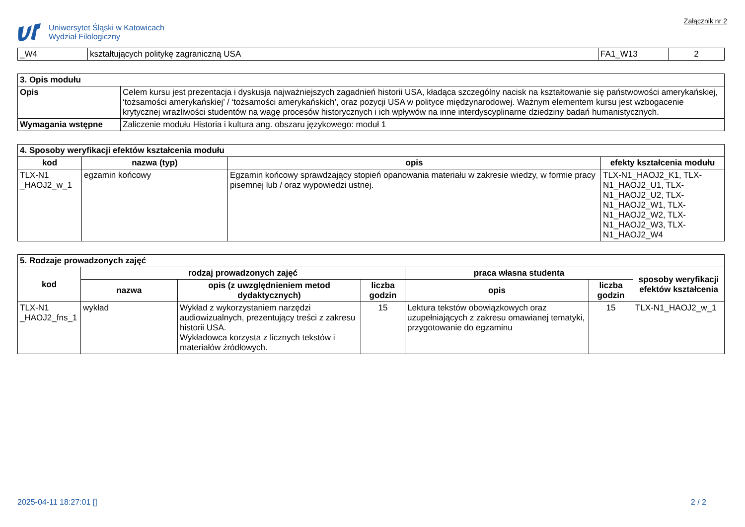Uniwersytet Śląski w Katowicach
Wydział Filologiczny
Załącznik nr 2
| _W4 | kształtujących politykę zagraniczną USA | FA1_W13 | 2 |
| 3. Opis modułu | |
| Opis | Celem kursu jest prezentacja i dyskusja najważniejszych zagadnień historii USA, kładąca szczególny nacisk na kształtowanie się państwowości amerykańskiej, ‘tożsamości amerykańskiej’ / ‘tożsamości amerykańskich’, oraz pozycji USA w polityce międzynarodowej. Ważnym elementem kursu jest wzbogacenie krytycznej wrażliwości studentów na wagę procesów historycznych i ich wpływów na inne interdyscyplinarne dziedziny badań humanistycznych. |
| Wymagania wstępne | Zaliczenie modułu Historia i kultura ang. obszaru językowego: moduł 1 |
| 4. Sposoby weryfikacji efektów kształcenia modułu | | | |
| kod | nazwa (typ) | opis | efekty kształcenia modułu |
| TLX-N1 _HAOJ2_w_1 | egzamin końcowy | Egzamin końcowy sprawdzający stopień opanowania materiału w zakresie wiedzy, w formie pracy pisemnej lub / oraz wypowiedzi ustnej. | TLX-N1_HAOJ2_K1, TLX-N1_HAOJ2_U1, TLX-N1_HAOJ2_U2, TLX-N1_HAOJ2_W1, TLX-N1_HAOJ2_W2, TLX-N1_HAOJ2_W3, TLX-N1_HAOJ2_W4 |
| 5. Rodzaje prowadzonych zajęć | | | | | | |
| kod | rodzaj prowadzonych zajęć | | | praca własna studenta | | sposoby weryfikacji efektów kształcenia |
| | nazwa | opis (z uwzględnieniem metod dydaktycznych) | liczba godzin | opis | liczba godzin | |
| TLX-N1 _HAOJ2_fns_1 | wykład | Wykład z wykorzystaniem narzędzi audiowizualnych, prezentujący treści z zakresu historii USA. Wykładowca korzysta z licznych tekstów i materiałów źródłowych. | 15 | Lektura tekstów obowiązkowych oraz uzupełniających z zakresu omawianej tematyki, przygotowanie do egzaminu | 15 | TLX-N1_HAOJ2_w_1 |
2025-04-11 18:27:01 [] 2 / 2